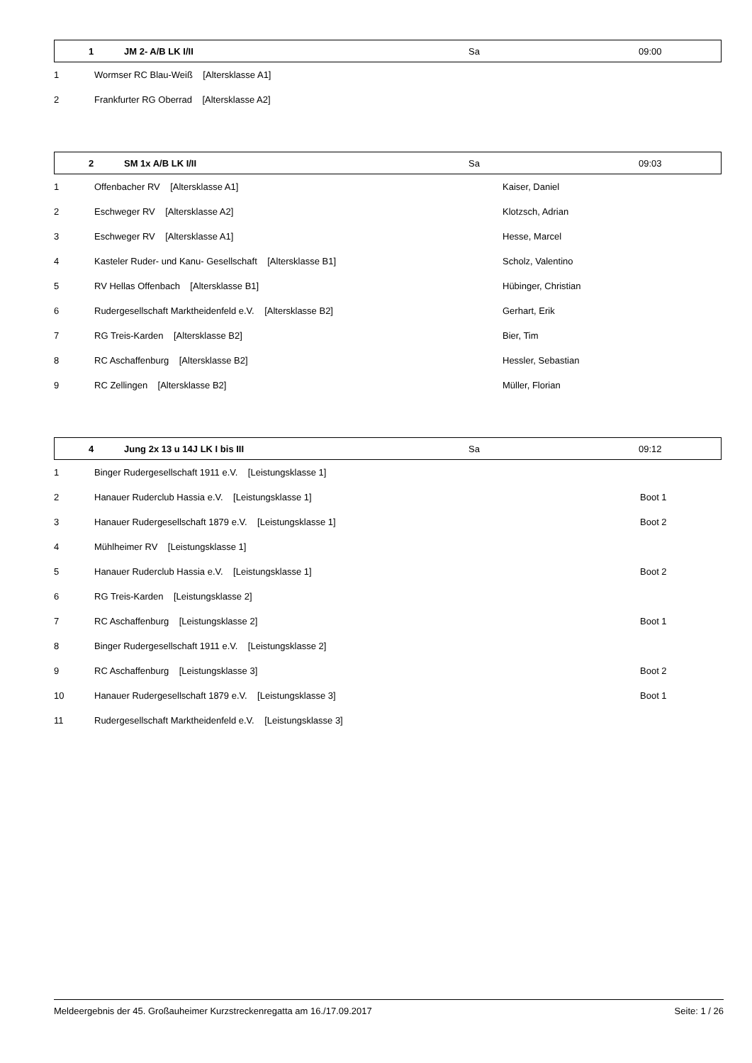| 1 | JM 2- A/B LK I/II | Sa | 09:00 |
| 1 | Wormser RC Blau-Weiß [Altersklasse A1] |
| 2 | Frankfurter RG Oberrad [Altersklasse A2] |
| 2 | SM 1x A/B LK I/II | Sa | 09:03 |
| 1 | Offenbacher RV [Altersklasse A1] | Kaiser, Daniel |
| 2 | Eschweger RV [Altersklasse A2] | Klotzsch, Adrian |
| 3 | Eschweger RV [Altersklasse A1] | Hesse, Marcel |
| 4 | Kasteler Ruder- und Kanu- Gesellschaft [Altersklasse B1] | Scholz, Valentino |
| 5 | RV Hellas Offenbach [Altersklasse B1] | Hübinger, Christian |
| 6 | Rudergesellschaft Marktheidenfeld e.V. [Altersklasse B2] | Gerhart, Erik |
| 7 | RG Treis-Karden [Altersklasse B2] | Bier, Tim |
| 8 | RC Aschaffenburg [Altersklasse B2] | Hessler, Sebastian |
| 9 | RC Zellingen [Altersklasse B2] | Müller, Florian |
| 4 | Jung 2x 13 u 14J LK I bis III | Sa | 09:12 |
| 1 | Binger Rudergesellschaft 1911 e.V. [Leistungsklasse 1] | |
| 2 | Hanauer Ruderclub Hassia e.V. [Leistungsklasse 1] | Boot 1 |
| 3 | Hanauer Rudergesellschaft 1879 e.V. [Leistungsklasse 1] | Boot 2 |
| 4 | Mühlheimer RV [Leistungsklasse 1] | |
| 5 | Hanauer Ruderclub Hassia e.V. [Leistungsklasse 1] | Boot 2 |
| 6 | RG Treis-Karden [Leistungsklasse 2] | |
| 7 | RC Aschaffenburg [Leistungsklasse 2] | Boot 1 |
| 8 | Binger Rudergesellschaft 1911 e.V. [Leistungsklasse 2] | |
| 9 | RC Aschaffenburg [Leistungsklasse 3] | Boot 2 |
| 10 | Hanauer Rudergesellschaft 1879 e.V. [Leistungsklasse 3] | Boot 1 |
| 11 | Rudergesellschaft Marktheidenfeld e.V. [Leistungsklasse 3] | |
Meldeergebnis der 45. Großauheimer Kurzstreckenregatta am 16./17.09.2017 Seite: 1 / 26